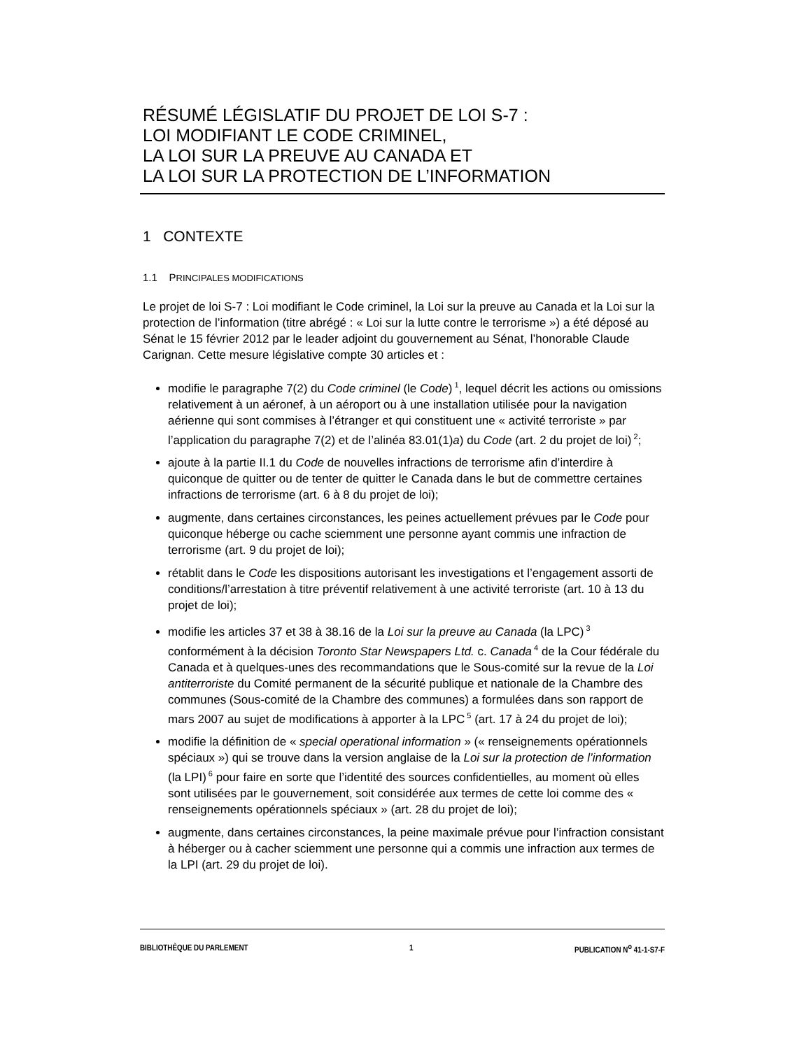RÉSUMÉ LÉGISLATIF DU PROJET DE LOI S-7 :
LOI MODIFIANT LE CODE CRIMINEL,
LA LOI SUR LA PREUVE AU CANADA ET
LA LOI SUR LA PROTECTION DE L’INFORMATION
1 CONTEXTE
1.1 PRINCIPALES MODIFICATIONS
Le projet de loi S-7 : Loi modifiant le Code criminel, la Loi sur la preuve au Canada et la Loi sur la protection de l’information (titre abrégé : « Loi sur la lutte contre le terrorisme ») a été déposé au Sénat le 15 février 2012 par le leader adjoint du gouvernement au Sénat, l’honorable Claude Carignan. Cette mesure législative compte 30 articles et :
modifie le paragraphe 7(2) du Code criminel (le Code)<sup>1</sup>, lequel décrit les actions ou omissions relativement à un aéronef, à un aéroport ou à une installation utilisée pour la navigation aérienne qui sont commises à l’étranger et qui constituent une « activité terroriste » par l’application du paragraphe 7(2) et de l’alinéa 83.01(1)a) du Code (art. 2 du projet de loi)<sup>2</sup>;
ajoute à la partie II.1 du Code de nouvelles infractions de terrorisme afin d’interdire à quiconque de quitter ou de tenter de quitter le Canada dans le but de commettre certaines infractions de terrorisme (art. 6 à 8 du projet de loi);
augmente, dans certaines circonstances, les peines actuellement prévues par le Code pour quiconque héberge ou cache sciemment une personne ayant commis une infraction de terrorisme (art. 9 du projet de loi);
rétablit dans le Code les dispositions autorisant les investigations et l’engagement assorti de conditions/l’arrestation à titre préventif relativement à une activité terroriste (art. 10 à 13 du projet de loi);
modifie les articles 37 et 38 à 38.16 de la Loi sur la preuve au Canada (la LPC)<sup>3</sup> conformément à la décision Toronto Star Newspapers Ltd. c. Canada<sup>4</sup> de la Cour fédérale du Canada et à quelques-unes des recommandations que le Sous-comité sur la revue de la Loi antiterroriste du Comité permanent de la sécurité publique et nationale de la Chambre des communes (Sous-comité de la Chambre des communes) a formulées dans son rapport de mars 2007 au sujet de modifications à apporter à la LPC<sup>5</sup> (art. 17 à 24 du projet de loi);
modifie la définition de « special operational information » (« renseignements opérationnels spéciaux ») qui se trouve dans la version anglaise de la Loi sur la protection de l’information (la LPI)<sup>6</sup> pour faire en sorte que l’identité des sources confidentielles, au moment où elles sont utilisées par le gouvernement, soit considérée aux termes de cette loi comme des « renseignements opérationnels spéciaux » (art. 28 du projet de loi);
augmente, dans certaines circonstances, la peine maximale prévue pour l’infraction consistant à héberger ou à cacher sciemment une personne qui a commis une infraction aux termes de la LPI (art. 29 du projet de loi).
BIBLIOTHÈQUE DU PARLEMENT 1 PUBLICATION N<sup>o</sup> 41-1-S7-F